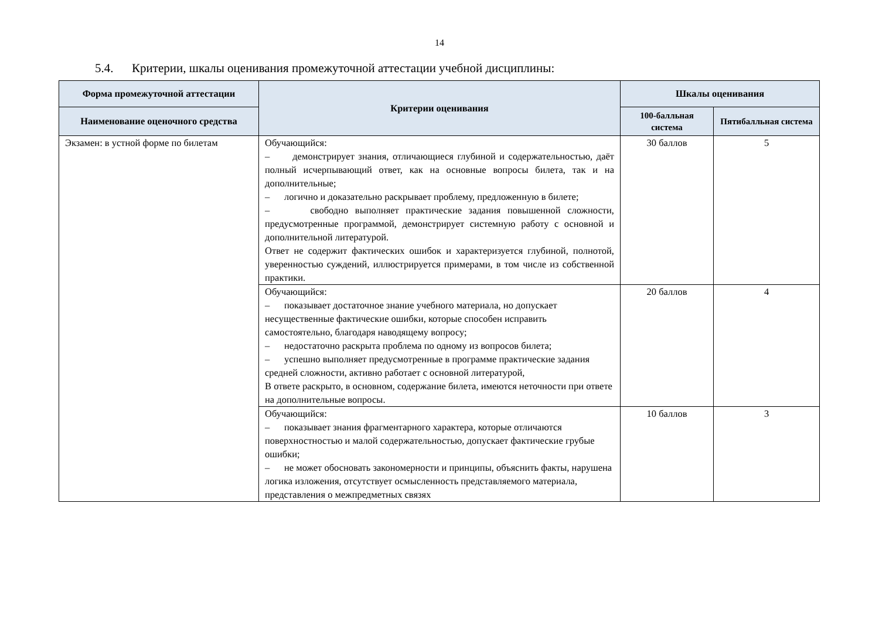14
5.4. Критерии, шкалы оценивания промежуточной аттестации учебной дисциплины:
| Форма промежуточной аттестации | Критерии оценивания | Шкалы оценивания | |
| --- | --- | --- | --- |
| Наименование оценочного средства | | 100-балльная система | Пятибалльная система |
| Экзамен: в устной форме по билетам | Обучающийся: – демонстрирует знания, отличающиеся глубиной и содержательностью, даёт полный исчерпывающий ответ, как на основные вопросы билета, так и на дополнительные; – логично и доказательно раскрывает проблему, предложенную в билете; – свободно выполняет практические задания повышенной сложности, предусмотренные программой, демонстрирует системную работу с основной и дополнительной литературой. Ответ не содержит фактических ошибок и характеризуется глубиной, полнотой, уверенностью суждений, иллюстрируется примерами, в том числе из собственной практики. | 30 баллов | 5 |
| | Обучающийся: – показывает достаточное знание учебного материала, но допускает несущественные фактические ошибки, которые способен исправить самостоятельно, благодаря наводящему вопросу; – недостаточно раскрыта проблема по одному из вопросов билета; – успешно выполняет предусмотренные в программе практические задания средней сложности, активно работает с основной литературой, В ответе раскрыто, в основном, содержание билета, имеются неточности при ответе на дополнительные вопросы. | 20 баллов | 4 |
| | Обучающийся: – показывает знания фрагментарного характера, которые отличаются поверхностностью и малой содержательностью, допускает фактические грубые ошибки; – не может обосновать закономерности и принципы, объяснить факты, нарушена логика изложения, отсутствует осмысленность представляемого материала, представления о межпредметных связях | 10 баллов | 3 |